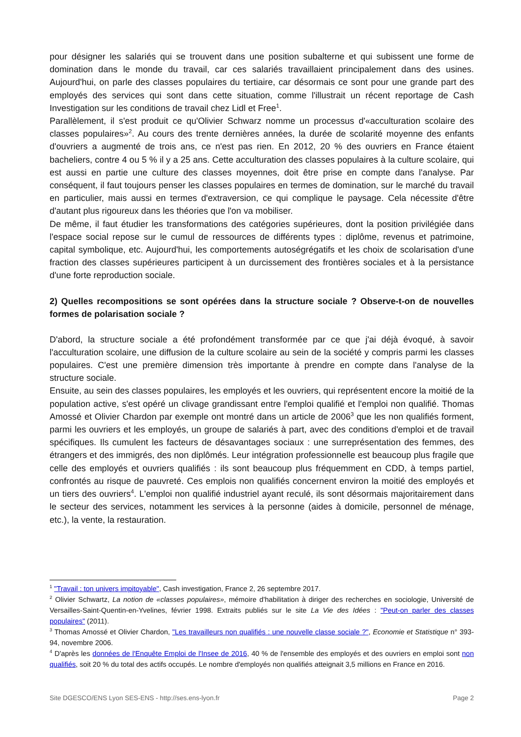pour désigner les salariés qui se trouvent dans une position subalterne et qui subissent une forme de domination dans le monde du travail, car ces salariés travaillaient principalement dans des usines. Aujourd'hui, on parle des classes populaires du tertiaire, car désormais ce sont pour une grande part des employés des services qui sont dans cette situation, comme l'illustrait un récent reportage de Cash Investigation sur les conditions de travail chez Lidl et Free<sup>1</sup>.
Parallèlement, il s'est produit ce qu'Olivier Schwarz nomme un processus d'«acculturation scolaire des classes populaires»<sup>2</sup>. Au cours des trente dernières années, la durée de scolarité moyenne des enfants d'ouvriers a augmenté de trois ans, ce n'est pas rien. En 2012, 20 % des ouvriers en France étaient bacheliers, contre 4 ou 5 % il y a 25 ans. Cette acculturation des classes populaires à la culture scolaire, qui est aussi en partie une culture des classes moyennes, doit être prise en compte dans l'analyse. Par conséquent, il faut toujours penser les classes populaires en termes de domination, sur le marché du travail en particulier, mais aussi en termes d'extraversion, ce qui complique le paysage. Cela nécessite d'être d'autant plus rigoureux dans les théories que l'on va mobiliser.
De même, il faut étudier les transformations des catégories supérieures, dont la position privilégiée dans l'espace social repose sur le cumul de ressources de différents types : diplôme, revenus et patrimoine, capital symbolique, etc. Aujourd'hui, les comportements autoségrégatifs et les choix de scolarisation d'une fraction des classes supérieures participent à un durcissement des frontières sociales et à la persistance d'une forte reproduction sociale.
2) Quelles recompositions se sont opérées dans la structure sociale ? Observe-t-on de nouvelles formes de polarisation sociale ?
D'abord, la structure sociale a été profondément transformée par ce que j'ai déjà évoqué, à savoir l'acculturation scolaire, une diffusion de la culture scolaire au sein de la société y compris parmi les classes populaires. C'est une première dimension très importante à prendre en compte dans l'analyse de la structure sociale.
Ensuite, au sein des classes populaires, les employés et les ouvriers, qui représentent encore la moitié de la population active, s'est opéré un clivage grandissant entre l'emploi qualifié et l'emploi non qualifié. Thomas Amossé et Olivier Chardon par exemple ont montré dans un article de 2006<sup>3</sup> que les non qualifiés forment, parmi les ouvriers et les employés, un groupe de salariés à part, avec des conditions d'emploi et de travail spécifiques. Ils cumulent les facteurs de désavantages sociaux : une surreprésentation des femmes, des étrangers et des immigrés, des non diplômés. Leur intégration professionnelle est beaucoup plus fragile que celle des employés et ouvriers qualifiés : ils sont beaucoup plus fréquemment en CDD, à temps partiel, confrontés au risque de pauvreté. Ces emplois non qualifiés concernent environ la moitié des employés et un tiers des ouvriers<sup>4</sup>. L'emploi non qualifié industriel ayant reculé, ils sont désormais majoritairement dans le secteur des services, notamment les services à la personne (aides à domicile, personnel de ménage, etc.), la vente, la restauration.
<sup>1</sup> "Travail : ton univers impitoyable", Cash investigation, France 2, 26 septembre 2017.
<sup>2</sup> Olivier Schwartz, La notion de «classes populaires», mémoire d'habilitation à diriger des recherches en sociologie, Université de Versailles-Saint-Quentin-en-Yvelines, février 1998. Extraits publiés sur le site La Vie des Idées : "Peut-on parler des classes populaires" (2011).
<sup>3</sup> Thomas Amossé et Olivier Chardon, "Les travailleurs non qualifiés : une nouvelle classe sociale ?", Economie et Statistique n° 393-94, novembre 2006.
<sup>4</sup> D'après les données de l'Enquête Emploi de l'Insee de 2016, 40 % de l'ensemble des employés et des ouvriers en emploi sont non qualifiés, soit 20 % du total des actifs occupés. Le nombre d'employés non qualifiés atteignait 3,5 millions en France en 2016.
Site DGESCO/ENS Lyon SES-ENS - http://ses.ens-lyon.fr Page 2